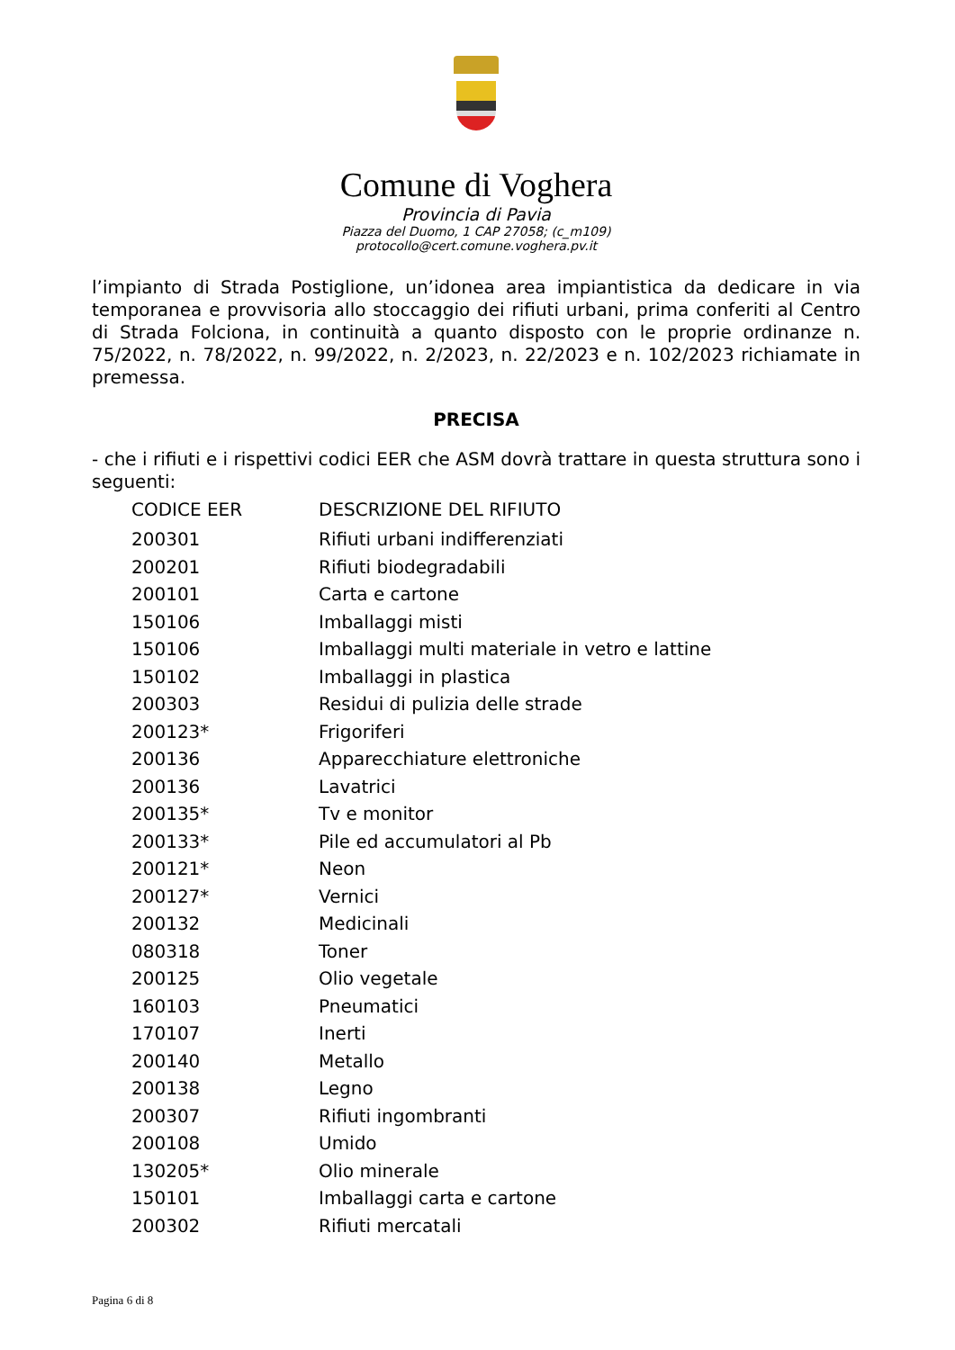Comune di Voghera
Provincia di Pavia
Piazza del Duomo, 1 CAP 27058; (c_m109)
protocollo@cert.comune.voghera.pv.it
l’impianto di Strada Postiglione, un’idonea area impiantistica da dedicare in via temporanea e provvisoria allo stoccaggio dei rifiuti urbani, prima conferiti al Centro di Strada Folciona, in continuità a quanto disposto con le proprie ordinanze n. 75/2022, n. 78/2022, n. 99/2022, n. 2/2023, n. 22/2023 e n. 102/2023 richiamate in premessa.
PRECISA
- che i rifiuti e i rispettivi codici EER che ASM dovrà trattare in questa struttura sono i seguenti:
| CODICE EER | DESCRIZIONE DEL RIFIUTO |
| --- | --- |
| 200301 | Rifiuti urbani indifferenziati |
| 200201 | Rifiuti biodegradabili |
| 200101 | Carta e cartone |
| 150106 | Imballaggi misti |
| 150106 | Imballaggi multi materiale in vetro e lattine |
| 150102 | Imballaggi in plastica |
| 200303 | Residui di pulizia delle strade |
| 200123* | Frigoriferi |
| 200136 | Apparecchiature elettroniche |
| 200136 | Lavatrici |
| 200135* | Tv e monitor |
| 200133* | Pile ed accumulatori al Pb |
| 200121* | Neon |
| 200127* | Vernici |
| 200132 | Medicinali |
| 080318 | Toner |
| 200125 | Olio vegetale |
| 160103 | Pneumatici |
| 170107 | Inerti |
| 200140 | Metallo |
| 200138 | Legno |
| 200307 | Rifiuti ingombranti |
| 200108 | Umido |
| 130205* | Olio minerale |
| 150101 | Imballaggi carta e cartone |
| 200302 | Rifiuti mercatali |
Pagina 6 di 8